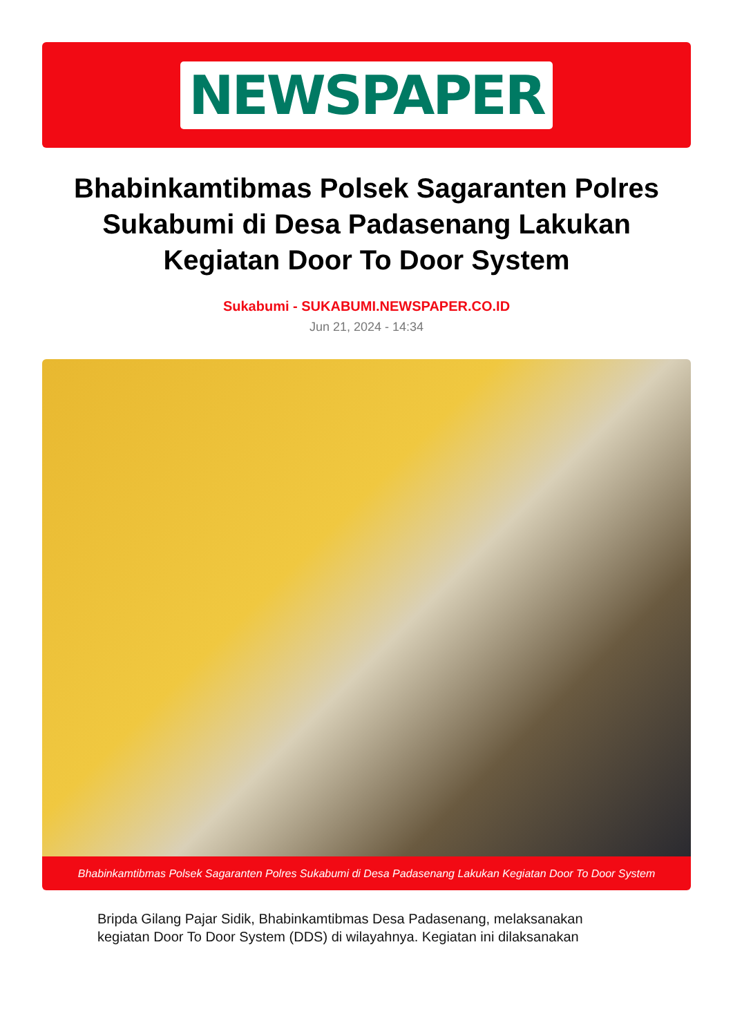NEWSPAPER
Bhabinkamtibmas Polsek Sagaranten Polres Sukabumi di Desa Padasenang Lakukan Kegiatan Door To Door System
Sukabumi - SUKABUMI.NEWSPAPER.CO.ID
Jun 21, 2024 - 14:34
Bhabinkamtibmas Polsek Sagaranten Polres Sukabumi di Desa Padasenang Lakukan Kegiatan Door To Door System
Bripda Gilang Pajar Sidik, Bhabinkamtibmas Desa Padasenang, melaksanakan kegiatan Door To Door System (DDS) di wilayahnya. Kegiatan ini dilaksanakan